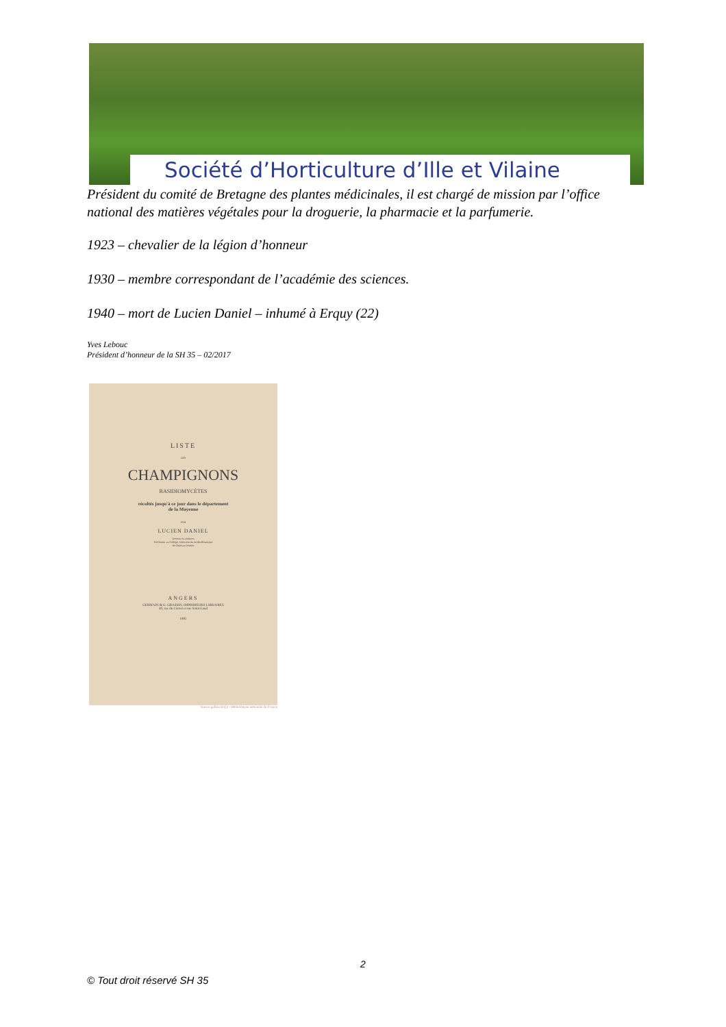Société d’Horticulture d’Ille et Vilaine
Président du comité de Bretagne des plantes médicinales, il est chargé de mission par l’office national des matières végétales pour la droguerie, la pharmacie et la parfumerie.
1923 – chevalier de la légion d’honneur
1930 – membre correspondant de l’académie des sciences.
1940 – mort de Lucien Daniel – inhumé à Erquy (22)
Yves Lebouc
Président d’honneur de la SH 35 – 02/2017
LISTE
DES
CHAMPIGNONS
BASIDIOMYCÈTES
récoltés jusqu'à ce jour dans le département
de la Mayenne
PAR
LUCIEN DANIEL
Docteur ès-sciences
Professeur au Collège, Directeur du Jardin Botanique
de Château-Gontier
ANGERS
GERMAIN & G. GRASSIN, IMPRIMEURS-LIBRAIRES
40, rue du Cornet et rue Saint-Laud
1892
Source gallica.bnf.fr / Bibliothèque nationale de France
2
© Tout droit réservé SH 35